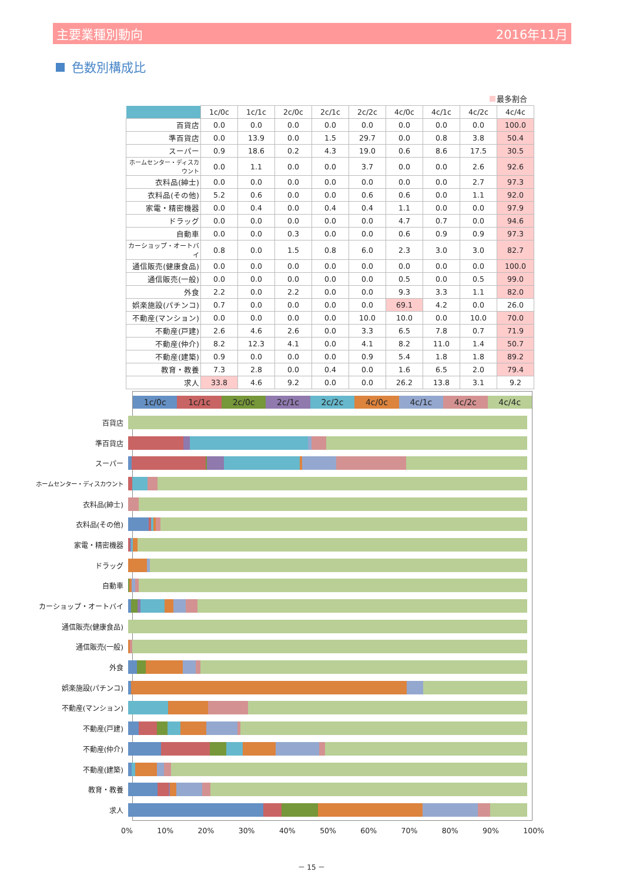主要業種別動向 2016年11月
色数別構成比
最多割合
| | 1c/0c | 1c/1c | 2c/0c | 2c/1c | 2c/2c | 4c/0c | 4c/1c | 4c/2c | 4c/4c |
| --- | --- | --- | --- | --- | --- | --- | --- | --- | --- |
| 百貨店 | 0.0 | 0.0 | 0.0 | 0.0 | 0.0 | 0.0 | 0.0 | 0.0 | 100.0 |
| 準百貨店 | 0.0 | 13.9 | 0.0 | 1.5 | 29.7 | 0.0 | 0.8 | 3.8 | 50.4 |
| スーパー | 0.9 | 18.6 | 0.2 | 4.3 | 19.0 | 0.6 | 8.6 | 17.5 | 30.5 |
| ホームセンター・ディスカウント | 0.0 | 1.1 | 0.0 | 0.0 | 3.7 | 0.0 | 0.0 | 2.6 | 92.6 |
| 衣料品(紳士) | 0.0 | 0.0 | 0.0 | 0.0 | 0.0 | 0.0 | 0.0 | 2.7 | 97.3 |
| 衣料品(その他) | 5.2 | 0.6 | 0.0 | 0.0 | 0.6 | 0.6 | 0.0 | 1.1 | 92.0 |
| 家電・精密機器 | 0.0 | 0.4 | 0.0 | 0.4 | 0.4 | 1.1 | 0.0 | 0.0 | 97.9 |
| ドラッグ | 0.0 | 0.0 | 0.0 | 0.0 | 0.0 | 4.7 | 0.7 | 0.0 | 94.6 |
| 自動車 | 0.0 | 0.0 | 0.3 | 0.0 | 0.0 | 0.6 | 0.9 | 0.9 | 97.3 |
| カーショップ・オートバイ | 0.8 | 0.0 | 1.5 | 0.8 | 6.0 | 2.3 | 3.0 | 3.0 | 82.7 |
| 通信販売(健康食品) | 0.0 | 0.0 | 0.0 | 0.0 | 0.0 | 0.0 | 0.0 | 0.0 | 100.0 |
| 通信販売(一般) | 0.0 | 0.0 | 0.0 | 0.0 | 0.0 | 0.5 | 0.0 | 0.5 | 99.0 |
| 外食 | 2.2 | 0.0 | 2.2 | 0.0 | 0.0 | 9.3 | 3.3 | 1.1 | 82.0 |
| 娯楽施設(パチンコ) | 0.7 | 0.0 | 0.0 | 0.0 | 0.0 | 69.1 | 4.2 | 0.0 | 26.0 |
| 不動産(マンション) | 0.0 | 0.0 | 0.0 | 0.0 | 10.0 | 10.0 | 0.0 | 10.0 | 70.0 |
| 不動産(戸建) | 2.6 | 4.6 | 2.6 | 0.0 | 3.3 | 6.5 | 7.8 | 0.7 | 71.9 |
| 不動産(仲介) | 8.2 | 12.3 | 4.1 | 0.0 | 4.1 | 8.2 | 11.0 | 1.4 | 50.7 |
| 不動産(建築) | 0.9 | 0.0 | 0.0 | 0.0 | 0.9 | 5.4 | 1.8 | 1.8 | 89.2 |
| 教育・教養 | 7.3 | 2.8 | 0.0 | 0.4 | 0.0 | 1.6 | 6.5 | 2.0 | 79.4 |
| 求人 | 33.8 | 4.6 | 9.2 | 0.0 | 0.0 | 26.2 | 13.8 | 3.1 | 9.2 |
1c/0c 1c/1c 2c/0c 2c/1c 2c/2c 4c/0c 4c/1c 4c/2c 4c/4c
百貨店
準百貨店
スーパー
ホームセンター・ディスカウント
衣料品(紳士)
衣料品(その他)
家電・精密機器
ドラッグ
自動車
カーショップ・オートバイ
通信販売(健康食品)
通信販売(一般)
外食
娯楽施設(パチンコ)
不動産(マンション)
不動産(戸建)
不動産(仲介)
不動産(建築)
教育・教養
求人
0% 10% 20% 30% 40% 50% 60% 70% 80% 90% 100%
－ 15 －